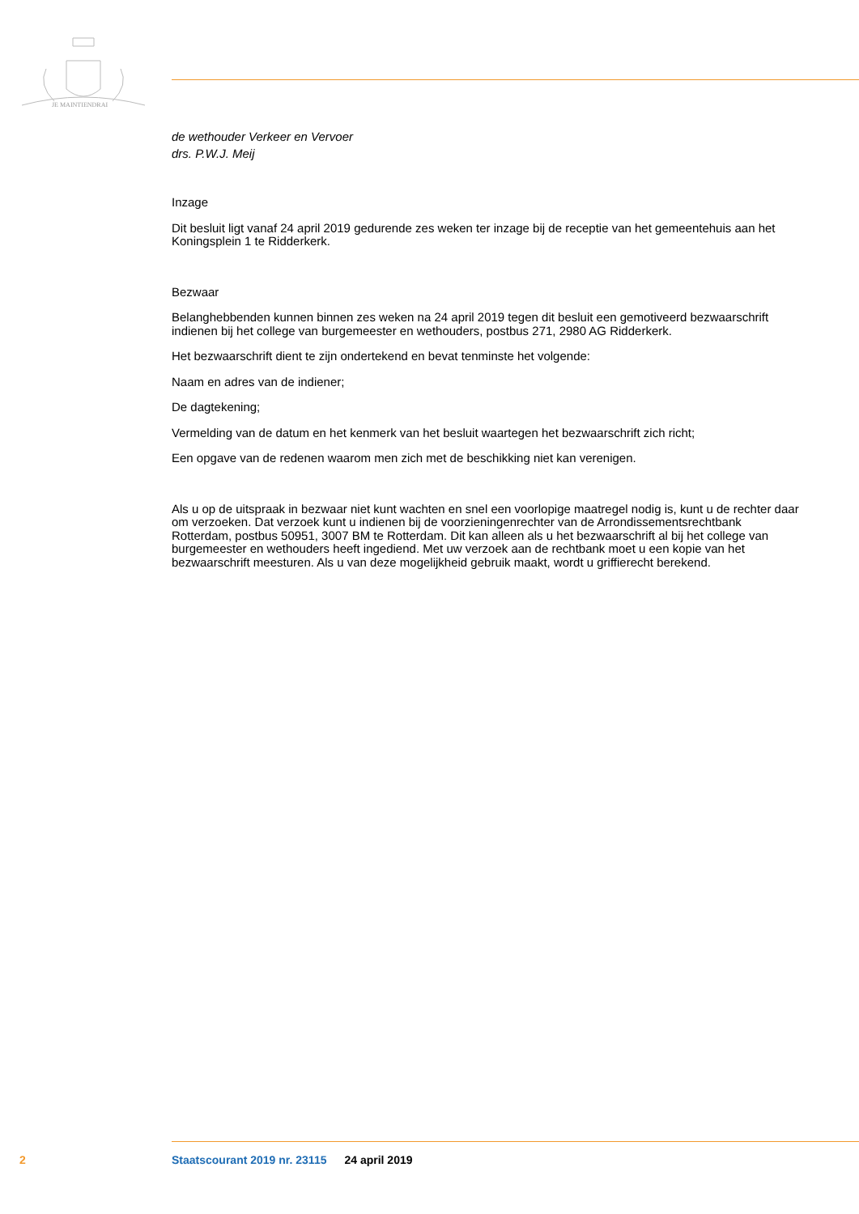JE MAINTIENDRAI
de wethouder Verkeer en Vervoer
drs. P.W.J. Meij
Inzage
Dit besluit ligt vanaf 24 april 2019 gedurende zes weken ter inzage bij de receptie van het gemeentehuis aan het Koningsplein 1 te Ridderkerk.
Bezwaar
Belanghebbenden kunnen binnen zes weken na 24 april 2019 tegen dit besluit een gemotiveerd bezwaarschrift indienen bij het college van burgemeester en wethouders, postbus 271, 2980 AG Ridderkerk.
Het bezwaarschrift dient te zijn ondertekend en bevat tenminste het volgende:
Naam en adres van de indiener;
De dagtekening;
Vermelding van de datum en het kenmerk van het besluit waartegen het bezwaarschrift zich richt;
Een opgave van de redenen waarom men zich met de beschikking niet kan verenigen.
Als u op de uitspraak in bezwaar niet kunt wachten en snel een voorlopige maatregel nodig is, kunt u de rechter daar om verzoeken. Dat verzoek kunt u indienen bij de voorzieningenrechter van de Arrondissementsrechtbank Rotterdam, postbus 50951, 3007 BM te Rotterdam. Dit kan alleen als u het bezwaarschrift al bij het college van burgemeester en wethouders heeft ingediend. Met uw verzoek aan de rechtbank moet u een kopie van het bezwaarschrift meesturen. Als u van deze mogelijkheid gebruik maakt, wordt u griffierecht berekend.
2 Staatscourant 2019 nr. 23115 24 april 2019